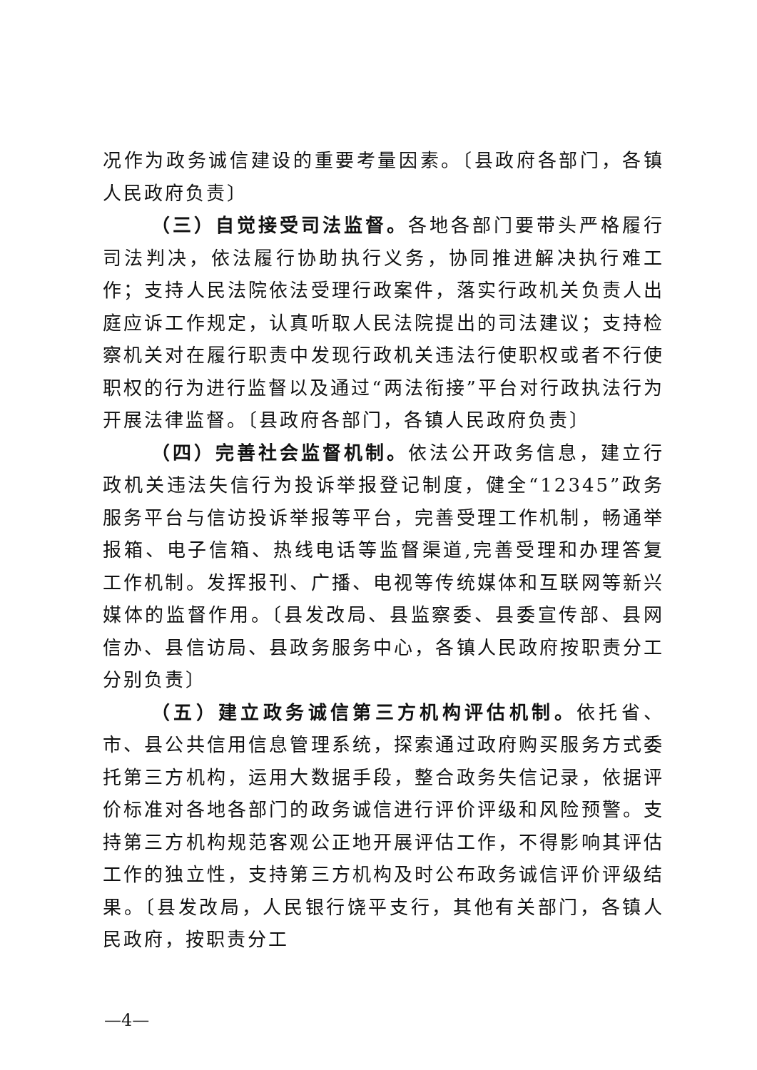况作为政务诚信建设的重要考量因素。〔县政府各部门，各镇人民政府负责〕
（三）自觉接受司法监督。各地各部门要带头严格履行司法判决，依法履行协助执行义务，协同推进解决执行难工作；支持人民法院依法受理行政案件，落实行政机关负责人出庭应诉工作规定，认真听取人民法院提出的司法建议；支持检察机关对在履行职责中发现行政机关违法行使职权或者不行使职权的行为进行监督以及通过“两法衔接”平台对行政执法行为开展法律监督。〔县政府各部门，各镇人民政府负责〕
（四）完善社会监督机制。依法公开政务信息，建立行政机关违法失信行为投诉举报登记制度，健全“12345”政务服务平台与信访投诉举报等平台，完善受理工作机制，畅通举报箱、电子信箱、热线电话等监督渠道,完善受理和办理答复工作机制。发挥报刊、广播、电视等传统媒体和互联网等新兴媒体的监督作用。〔县发改局、县监察委、县委宣传部、县网信办、县信访局、县政务服务中心，各镇人民政府按职责分工分别负责〕
（五）建立政务诚信第三方机构评估机制。依托省、市、县公共信用信息管理系统，探索通过政府购买服务方式委托第三方机构，运用大数据手段，整合政务失信记录，依据评价标准对各地各部门的政务诚信进行评价评级和风险预警。支持第三方机构规范客观公正地开展评估工作，不得影响其评估工作的独立性，支持第三方机构及时公布政务诚信评价评级结果。〔县发改局，人民银行饶平支行，其他有关部门，各镇人民政府，按职责分工
—4—